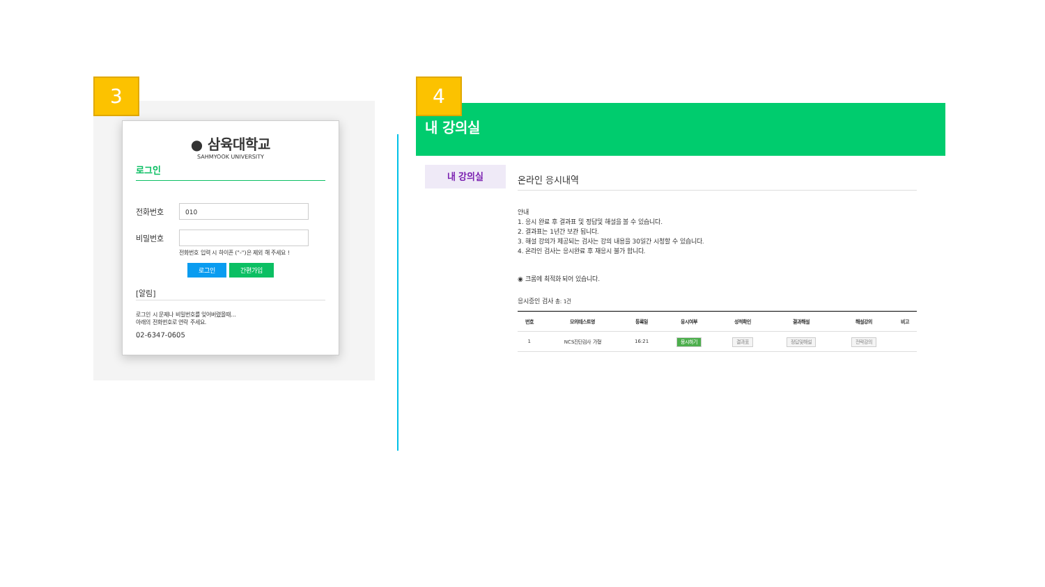3
● 삼육대학교
SAHMYOOK UNIVERSITY
로그인
전화번호
010
비밀번호
전화번호 입력 시 하이픈 ("-")은 제외 해 주세요 !
로그인 간편가입
[알림]
로그인 시 문제나 비밀번호를 잊어버렸을때...
아래의 전화번호로 연락 주세요.
02-6347-0605
내 강의실
4
내 강의실
온라인 응시내역
안내
1. 응시 완료 후 결과표 및 정답및 해설을 볼 수 있습니다.
2. 결과표는 1년간 보관 됩니다.
3. 해설 강의가 제공되는 검사는 강의 내용을 30일간 시청할 수 있습니다.
4. 온라인 검사는 응시완료 후 재응시 불가 합니다.
◉ 크롬에 최적화 되어 있습니다.
응시중인 검사 총: 1건
| 번호 | 모의테스트명 | 등록일 | 응시여부 | 성적확인 | 결과해설 | 해설강의 | 비고 |
| --- | --- | --- | --- | --- | --- | --- | --- |
| 1 | NCS진단검사 가형 | 16:21 | 응시하기 | 결과표 | 정답및해설 | 전략강의 | |